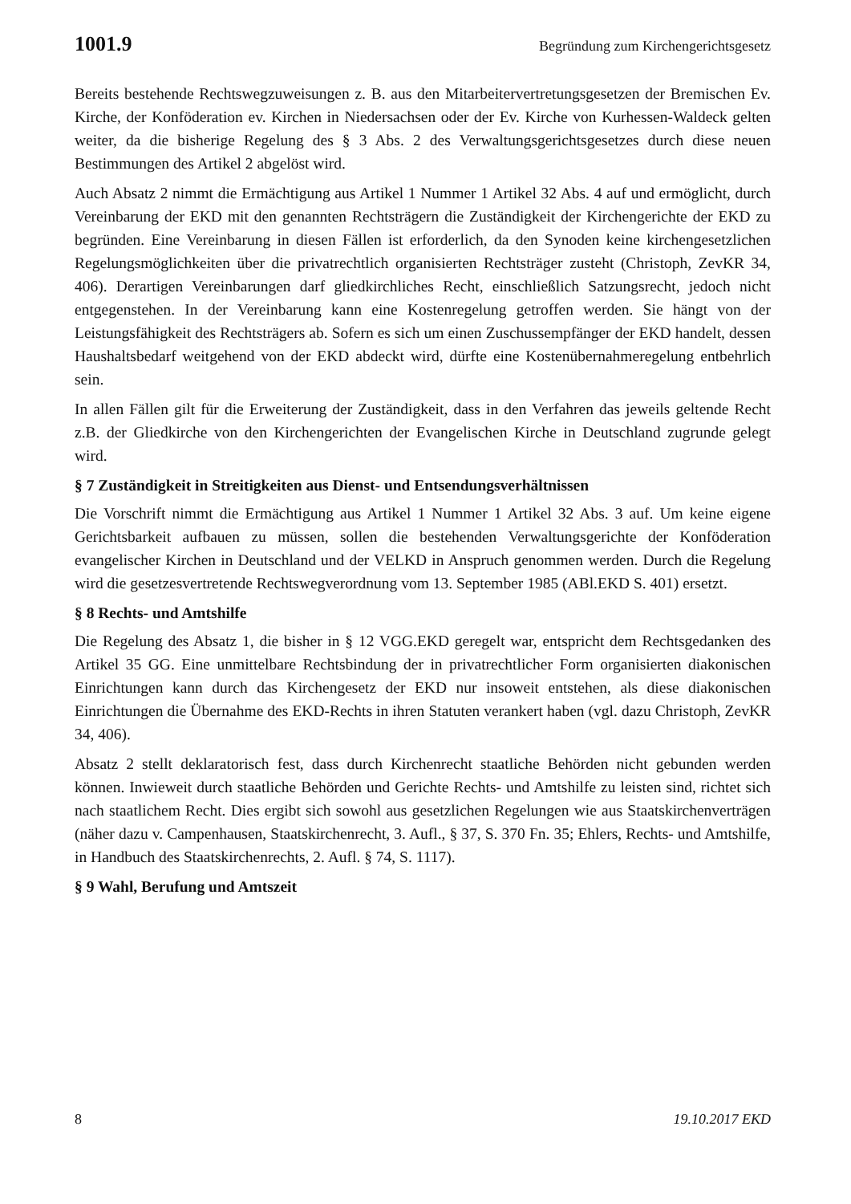1001.9 Begründung zum Kirchengerichtsgesetz
Bereits bestehende Rechtswegzuweisungen z. B. aus den Mitarbeitervertretungsgesetzen der Bremischen Ev. Kirche, der Konföderation ev. Kirchen in Niedersachsen oder der Ev. Kirche von Kurhessen-Waldeck gelten weiter, da die bisherige Regelung des § 3 Abs. 2 des Verwaltungsgerichtsgesetzes durch diese neuen Bestimmungen des Artikel 2 abgelöst wird.
Auch Absatz 2 nimmt die Ermächtigung aus Artikel 1 Nummer 1 Artikel 32 Abs. 4 auf und ermöglicht, durch Vereinbarung der EKD mit den genannten Rechtsträgern die Zuständigkeit der Kirchengerichte der EKD zu begründen. Eine Vereinbarung in diesen Fällen ist erforderlich, da den Synoden keine kirchengesetzlichen Regelungsmöglichkeiten über die privatrechtlich organisierten Rechtsträger zusteht (Christoph, ZevKR 34, 406). Derartigen Vereinbarungen darf gliedkirchliches Recht, einschließlich Satzungsrecht, jedoch nicht entgegenstehen. In der Vereinbarung kann eine Kostenregelung getroffen werden. Sie hängt von der Leistungsfähigkeit des Rechtsträgers ab. Sofern es sich um einen Zuschussempfänger der EKD handelt, dessen Haushaltsbedarf weitgehend von der EKD abdeckt wird, dürfte eine Kostenübernahmeregelung entbehrlich sein.
In allen Fällen gilt für die Erweiterung der Zuständigkeit, dass in den Verfahren das jeweils geltende Recht z.B. der Gliedkirche von den Kirchengerichten der Evangelischen Kirche in Deutschland zugrunde gelegt wird.
§ 7 Zuständigkeit in Streitigkeiten aus Dienst- und Entsendungsverhältnissen
Die Vorschrift nimmt die Ermächtigung aus Artikel 1 Nummer 1 Artikel 32 Abs. 3 auf. Um keine eigene Gerichtsbarkeit aufbauen zu müssen, sollen die bestehenden Verwaltungsgerichte der Konföderation evangelischer Kirchen in Deutschland und der VELKD in Anspruch genommen werden. Durch die Regelung wird die gesetzesvertretende Rechtswegverordnung vom 13. September 1985 (ABl.EKD S. 401) ersetzt.
§ 8 Rechts- und Amtshilfe
Die Regelung des Absatz 1, die bisher in § 12 VGG.EKD geregelt war, entspricht dem Rechtsgedanken des Artikel 35 GG. Eine unmittelbare Rechtsbindung der in privatrechtlicher Form organisierten diakonischen Einrichtungen kann durch das Kirchengesetz der EKD nur insoweit entstehen, als diese diakonischen Einrichtungen die Übernahme des EKD-Rechts in ihren Statuten verankert haben (vgl. dazu Christoph, ZevKR 34, 406).
Absatz 2 stellt deklaratorisch fest, dass durch Kirchenrecht staatliche Behörden nicht gebunden werden können. Inwieweit durch staatliche Behörden und Gerichte Rechts- und Amtshilfe zu leisten sind, richtet sich nach staatlichem Recht. Dies ergibt sich sowohl aus gesetzlichen Regelungen wie aus Staatskirchenverträgen (näher dazu v. Campenhausen, Staatskirchenrecht, 3. Aufl., § 37, S. 370 Fn. 35; Ehlers, Rechts- und Amtshilfe, in Handbuch des Staatskirchenrechts, 2. Aufl. § 74, S. 1117).
§ 9 Wahl, Berufung und Amtszeit
8 19.10.2017 EKD